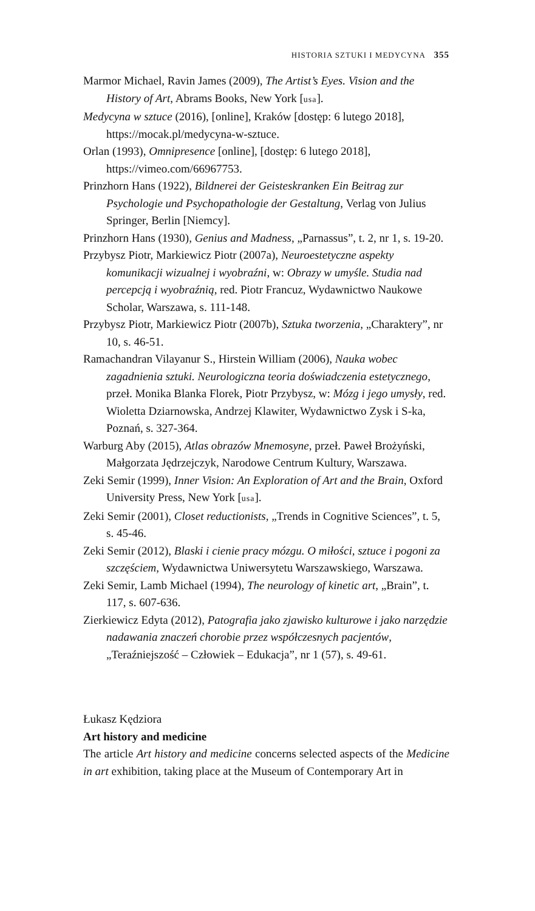HISTORIA SZTUKI I MEDYCYNA 355
Marmor Michael, Ravin James (2009), The Artist’s Eyes. Vision and the History of Art, Abrams Books, New York [usa].
Medycyna w sztuce (2016), [online], Kraków [dostęp: 6 lutego 2018], https://mocak.pl/medycyna-w-sztuce.
Orlan (1993), Omnipresence [online], [dostęp: 6 lutego 2018], https://vimeo.com/66967753.
Prinzhorn Hans (1922), Bildnerei der Geisteskranken Ein Beitrag zur Psychologie und Psychopathologie der Gestaltung, Verlag von Julius Springer, Berlin [Niemcy].
Prinzhorn Hans (1930), Genius and Madness, „Parnassus”, t. 2, nr 1, s. 19-20.
Przybysz Piotr, Markiewicz Piotr (2007a), Neuroestetyczne aspekty komunikacji wizualnej i wyobraźni, w: Obrazy w umyśle. Studia nad percepcją i wyobraźnią, red. Piotr Francuz, Wydawnictwo Naukowe Scholar, Warszawa, s. 111-148.
Przybysz Piotr, Markiewicz Piotr (2007b), Sztuka tworzenia, „Charaktery”, nr 10, s. 46-51.
Ramachandran Vilayanur S., Hirstein William (2006), Nauka wobec zagadnienia sztuki. Neurologiczna teoria doświadczenia estetycznego, przeł. Monika Blanka Florek, Piotr Przybysz, w: Mózg i jego umysły, red. Wioletta Dziarnowska, Andrzej Klawiter, Wydawnictwo Zysk i S-ka, Poznań, s. 327-364.
Warburg Aby (2015), Atlas obrazów Mnemosyne, przeł. Paweł Brożyński, Małgorzata Jędrzejczyk, Narodowe Centrum Kultury, Warszawa.
Zeki Semir (1999), Inner Vision: An Exploration of Art and the Brain, Oxford University Press, New York [usa].
Zeki Semir (2001), Closet reductionists, „Trends in Cognitive Sciences”, t. 5, s. 45-46.
Zeki Semir (2012), Blaski i cienie pracy mózgu. O miłości, sztuce i pogoni za szczęściem, Wydawnictwa Uniwersytetu Warszawskiego, Warszawa.
Zeki Semir, Lamb Michael (1994), The neurology of kinetic art, „Brain”, t. 117, s. 607-636.
Zierkiewicz Edyta (2012), Patografia jako zjawisko kulturowe i jako narzędzie nadawania znaczeń chorobie przez współczesnych pacjentów, „Teraźniejszość – Człowiek – Edukacja”, nr 1 (57), s. 49-61.
Łukasz Kędziora
Art history and medicine
The article Art history and medicine concerns selected aspects of the Medicine in art exhibition, taking place at the Museum of Contemporary Art in